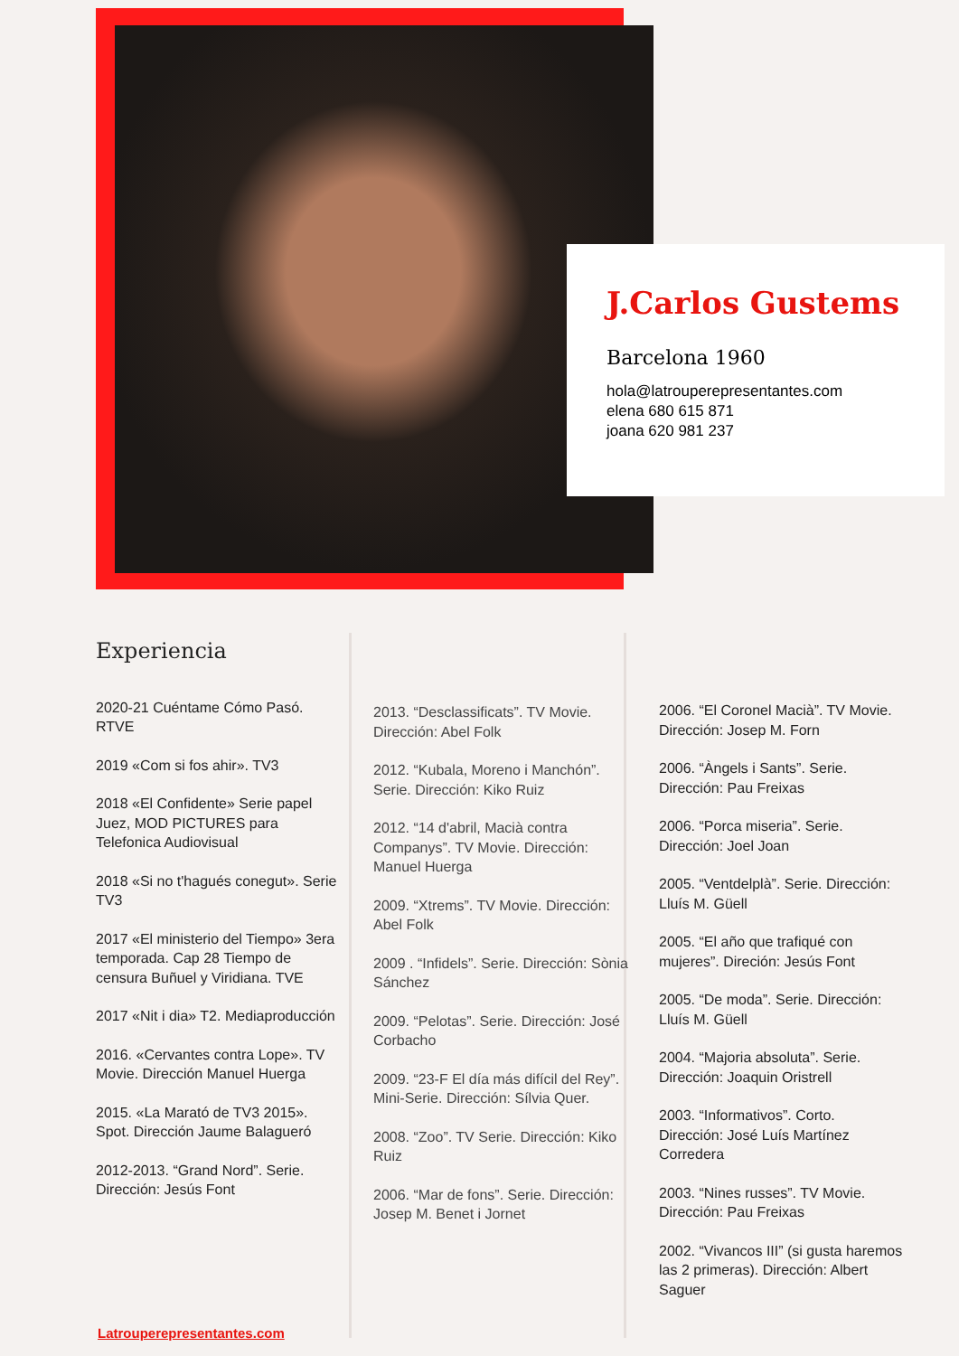J.Carlos Gustems
Barcelona 1960
hola@latrouperepresentantes.com
elena 680 615 871
joana 620 981 237
Experiencia
2020-21 Cuéntame Cómo Pasó. RTVE
2019 «Com si fos ahir». TV3
2018 «El Confidente» Serie papel Juez, MOD PICTURES para Telefonica Audiovisual
2018 «Si no t'hagués conegut». Serie TV3
2017 «El ministerio del Tiempo» 3era temporada. Cap 28 Tiempo de censura Buñuel y Viridiana. TVE
2017 «Nit i dia» T2. Mediaproducción
2016. «Cervantes contra Lope». TV Movie. Dirección Manuel Huerga
2015. «La Marató de TV3 2015». Spot. Dirección Jaume Balagueró
2012-2013. “Grand Nord”. Serie. Dirección: Jesús Font
2013. “Desclassificats”. TV Movie. Dirección: Abel Folk
2012. “Kubala, Moreno i Manchón”. Serie. Dirección: Kiko Ruiz
2012. “14 d'abril, Macià contra Companys”. TV Movie. Dirección: Manuel Huerga
2009. “Xtrems”. TV Movie. Dirección: Abel Folk
2009 . “Infidels”. Serie. Dirección: Sònia Sánchez
2009. “Pelotas”. Serie. Dirección: José Corbacho
2009. “23-F El día más difícil del Rey”. Mini-Serie. Dirección: Sílvia Quer.
2008. “Zoo”. TV Serie. Dirección: Kiko Ruiz
2006. “Mar de fons”. Serie. Dirección: Josep M. Benet i Jornet
2006. “El Coronel Macià”. TV Movie. Dirección: Josep M. Forn
2006. “Àngels i Sants”. Serie. Dirección: Pau Freixas
2006. “Porca miseria”. Serie. Dirección: Joel Joan
2005. “Ventdelplà”. Serie. Dirección: Lluís M. Güell
2005. “El año que trafiqué con mujeres”. Direción: Jesús Font
2005. “De moda”. Serie. Dirección: Lluís M. Güell
2004. “Majoria absoluta”. Serie. Dirección: Joaquin Oristrell
2003. “Informativos”. Corto. Dirección: José Luís Martínez Corredera
2003. “Nines russes”. TV Movie. Dirección: Pau Freixas
2002. “Vivancos III” (si gusta haremos las 2 primeras). Dirección: Albert Saguer
Latrouperepresentantes.com